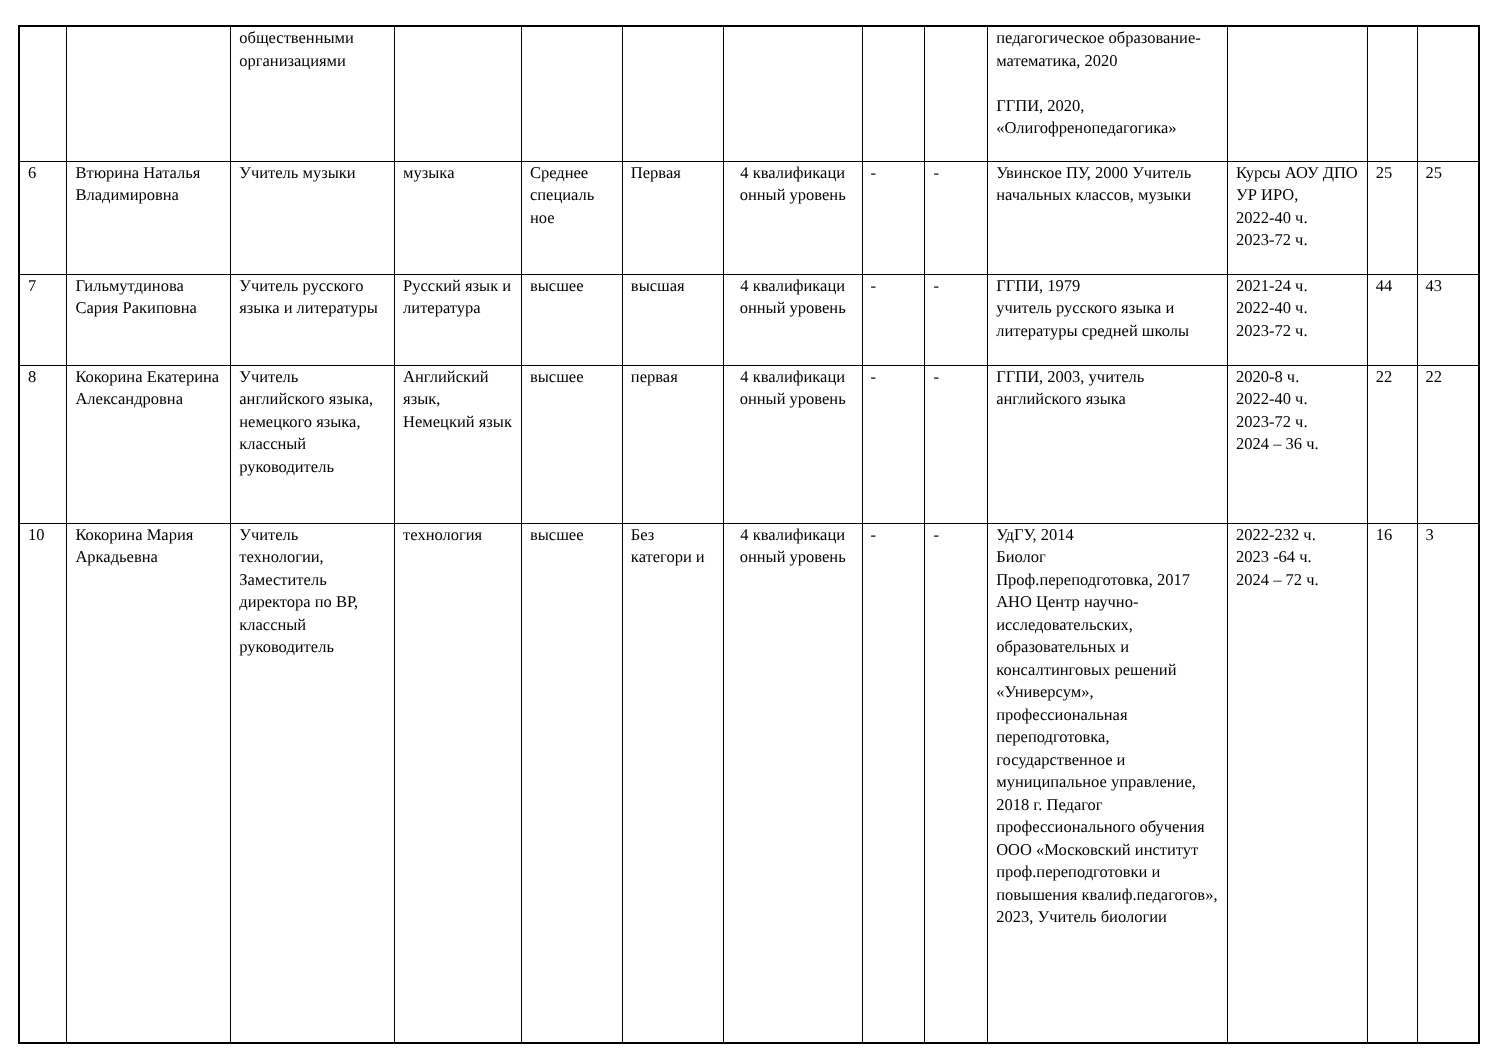| | | общественными организациями | | | | | | | педагогическое образование-математика, 2020 ГГПИ, 2020, «Олигофренопедагогика» | | | |
| 6 | Втюрина Наталья Владимировна | Учитель музыки | музыка | Среднее специаль ное | Первая | 4 квалификаци онный уровень | - | - | Увинское ПУ, 2000 Учитель начальных классов, музыки | Курсы АОУ ДПО УР ИРО, 2022-40 ч. 2023-72 ч. | 25 | 25 |
| 7 | Гильмутдинова Сария Ракиповна | Учитель русского языка и литературы | Русский язык и литература | высшее | высшая | 4 квалификаци онный уровень | - | - | ГГПИ, 1979 учитель русского языка и литературы средней школы | 2021-24 ч. 2022-40 ч. 2023-72 ч. | 44 | 43 |
| 8 | Кокорина Екатерина Александровна | Учитель английского языка, немецкого языка, классный руководитель | Английский язык, Немецкий язык | высшее | первая | 4 квалификаци онный уровень | - | - | ГГПИ, 2003, учитель английского языка | 2020-8 ч. 2022-40 ч. 2023-72 ч. 2024 – 36 ч. | 22 | 22 |
| 10 | Кокорина Мария Аркадьевна | Учитель технологии, Заместитель директора по ВР, классный руководитель | технология | высшее | Без категори и | 4 квалификаци онный уровень | - | - | УдГУ, 2014 Биолог Проф.переподготовка, 2017 АНО Центр научно-исследовательских, образовательных и консалтинговых решений «Универсум», профессиональная переподготовка, государственное и муниципальное управление, 2018 г. Педагог профессионального обучения ООО «Московский институт проф.переподготовки и повышения квалиф.педагогов», 2023, Учитель биологии | 2022-232 ч. 2023 -64 ч. 2024 – 72 ч. | 16 | 3 |